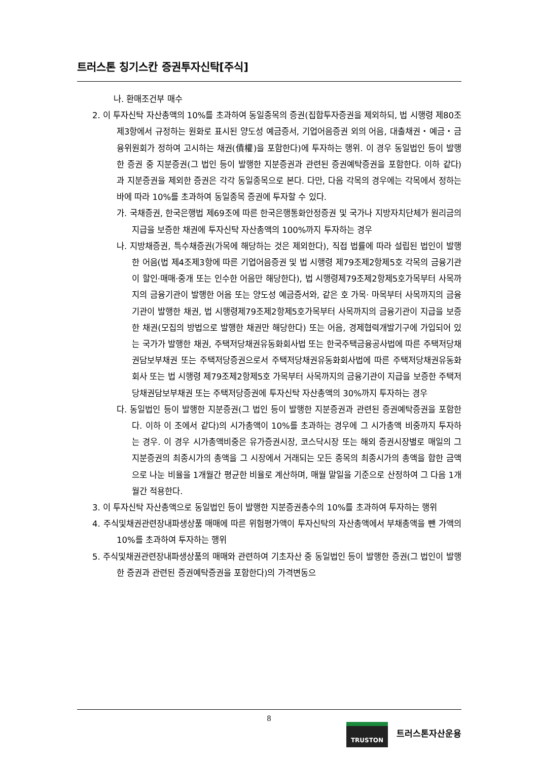트러스톤 칭기스칸 증권투자신탁[주식]
나. 환매조건부 매수
2. 이 투자신탁 자산총액의 10%를 초과하여 동일종목의 증권(집합투자증권을 제외하되, 법 시행령 제80조제3항에서 규정하는 원화로 표시된 양도성 예금증서, 기업어음증권 외의 어음, 대출채권・예금・금융위원회가 정하여 고시하는 채권(債權)을 포함한다)에 투자하는 행위. 이 경우 동일법인 등이 발행한 증권 중 지분증권(그 법인 등이 발행한 지분증권과 관련된 증권예탁증권을 포함한다. 이하 같다)과 지분증권을 제외한 증권은 각각 동일종목으로 본다. 다만, 다음 각목의 경우에는 각목에서 정하는 바에 따라 10%를 초과하여 동일종목 증권에 투자할 수 있다.
가. 국채증권, 한국은행법 제69조에 따른 한국은행통화안정증권 및 국가나 지방자치단체가 원리금의 지급을 보증한 채권에 투자신탁 자산총액의 100%까지 투자하는 경우
나. 지방채증권, 특수채증권(가목에 해당하는 것은 제외한다), 직접 법률에 따라 설립된 법인이 발행한 어음(법 제4조제3항에 따른 기업어음증권 및 법 시행령 제79조제2항제5호 각목의 금융기관이 할인·매매·중개 또는 인수한 어음만 해당한다), 법 시행령제79조제2항제5호가목부터 사목까지의 금융기관이 발행한 어음 또는 양도성 예금증서와, 같은 호 가목· 마목부터 사목까지의 금융기관이 발행한 채권, 법 시행령제79조제2항제5호가목부터 사목까지의 금융기관이 지급을 보증한 채권(모집의 방법으로 발행한 채권만 해당한다) 또는 어음, 경제협력개발기구에 가입되어 있는 국가가 발행한 채권, 주택저당채권유동화회사법 또는 한국주택금융공사법에 따른 주택저당채권담보부채권 또는 주택저당증권으로서 주택저당채권유동화회사법에 따른 주택저당채권유동화회사 또는 법 시행령 제79조제2항제5호 가목부터 사목까지의 금융기관이 지급을 보증한 주택저당채권담보부채권 또는 주택저당증권에 투자신탁 자산총액의 30%까지 투자하는 경우
다. 동일법인 등이 발행한 지분증권(그 법인 등이 발행한 지분증권과 관련된 증권예탁증권을 포함한다. 이하 이 조에서 같다)의 시가총액이 10%를 초과하는 경우에 그 시가총액 비중까지 투자하는 경우. 이 경우 시가총액비중은 유가증권시장, 코스닥시장 또는 해외 증권시장별로 매일의 그 지분증권의 최종시가의 총액을 그 시장에서 거래되는 모든 종목의 최종시가의 총액을 합한 금액으로 나눈 비율을 1개월간 평균한 비율로 계산하며, 매월 말일을 기준으로 산정하여 그 다음 1개월간 적용한다.
3. 이 투자신탁 자산총액으로 동일법인 등이 발행한 지분증권총수의 10%를 초과하여 투자하는 행위
4. 주식및채권관련장내파생상품 매매에 따른 위험평가액이 투자신탁의 자산총액에서 부채총액을 뺀 가액의 10%를 초과하여 투자하는 행위
5. 주식및채권관련장내파생상품의 매매와 관련하여 기초자산 중 동일법인 등이 발행한 증권(그 법인이 발행한 증권과 관련된 증권예탁증권을 포함한다)의 가격변동으
8
TRUSTON
트러스톤자산운용